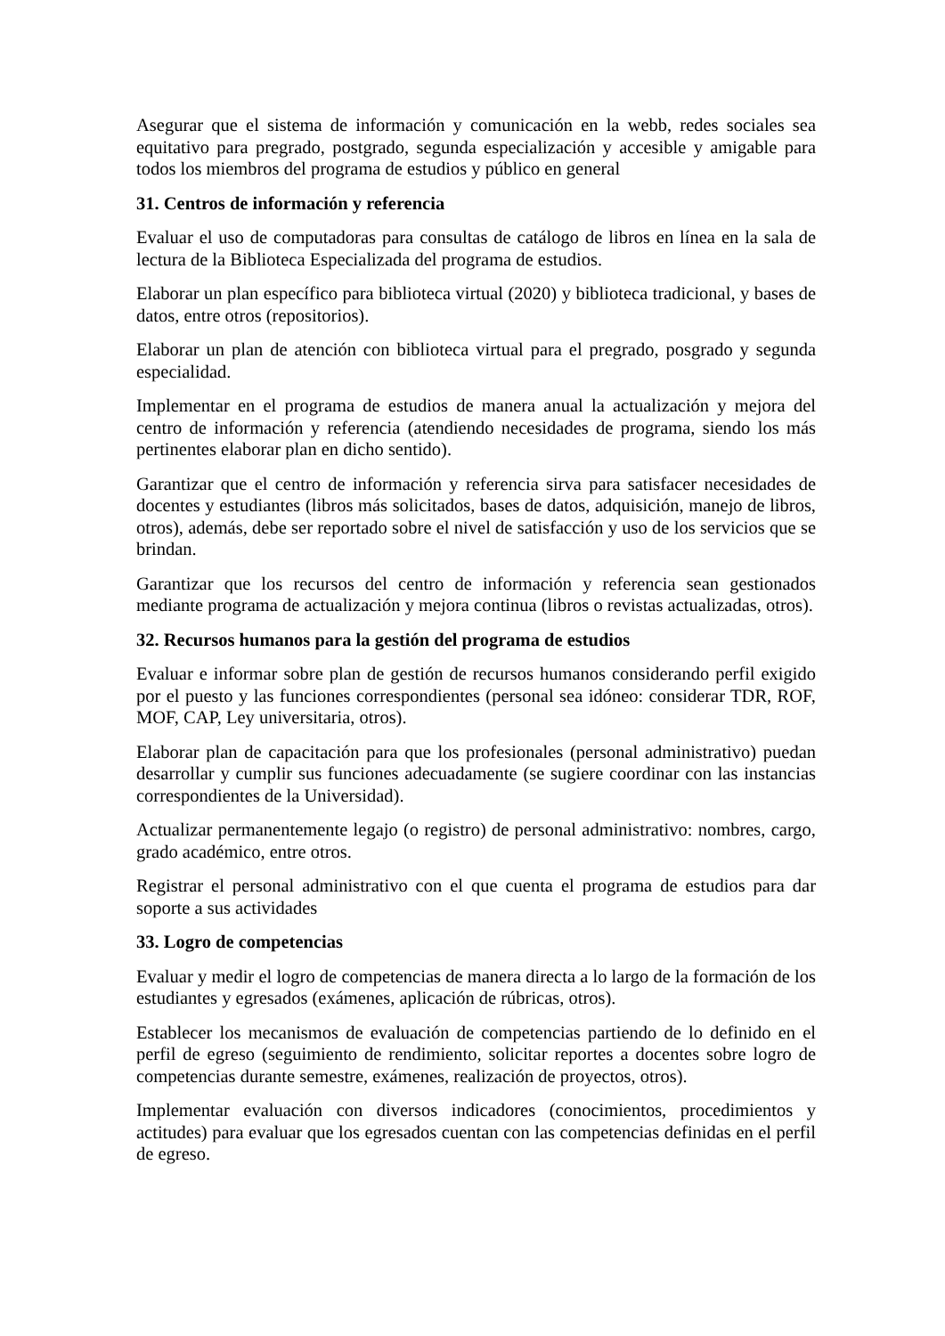Asegurar que el sistema de información y comunicación en la webb, redes sociales sea equitativo para pregrado, postgrado, segunda especialización y accesible y amigable para todos los miembros del programa de estudios y público en general
31. Centros de información y referencia
Evaluar el uso de computadoras para consultas de catálogo de libros en línea en la sala de lectura de la Biblioteca Especializada del programa de estudios.
Elaborar un plan específico para biblioteca virtual (2020) y biblioteca tradicional, y bases de datos, entre otros (repositorios).
Elaborar un plan de atención con biblioteca virtual para el pregrado, posgrado y segunda especialidad.
Implementar en el programa de estudios de manera anual la actualización y mejora del centro de información y referencia (atendiendo necesidades de programa, siendo los más pertinentes elaborar plan en dicho sentido).
Garantizar que el centro de información y referencia sirva para satisfacer necesidades de docentes y estudiantes (libros más solicitados, bases de datos, adquisición, manejo de libros, otros), además, debe ser reportado sobre el nivel de satisfacción y uso de los servicios que se brindan.
Garantizar que los recursos del centro de información y referencia sean gestionados mediante programa de actualización y mejora continua (libros o revistas actualizadas, otros).
32. Recursos humanos para la gestión del programa de estudios
Evaluar e informar sobre plan de gestión de recursos humanos considerando perfil exigido por el puesto y las funciones correspondientes (personal sea idóneo: considerar TDR, ROF, MOF, CAP, Ley universitaria, otros).
Elaborar plan de capacitación para que los profesionales (personal administrativo) puedan desarrollar y cumplir sus funciones adecuadamente (se sugiere coordinar con las instancias correspondientes de la Universidad).
Actualizar permanentemente legajo (o registro) de personal administrativo: nombres, cargo, grado académico, entre otros.
Registrar el personal administrativo con el que cuenta el programa de estudios para dar soporte a sus actividades
33. Logro de competencias
Evaluar y medir el logro de competencias de manera directa a lo largo de la formación de los estudiantes y egresados (exámenes, aplicación de rúbricas, otros).
Establecer los mecanismos de evaluación de competencias partiendo de lo definido en el perfil de egreso (seguimiento de rendimiento, solicitar reportes a docentes sobre logro de competencias durante semestre, exámenes, realización de proyectos, otros).
Implementar evaluación con diversos indicadores (conocimientos, procedimientos y actitudes) para evaluar que los egresados cuentan con las competencias definidas en el perfil de egreso.